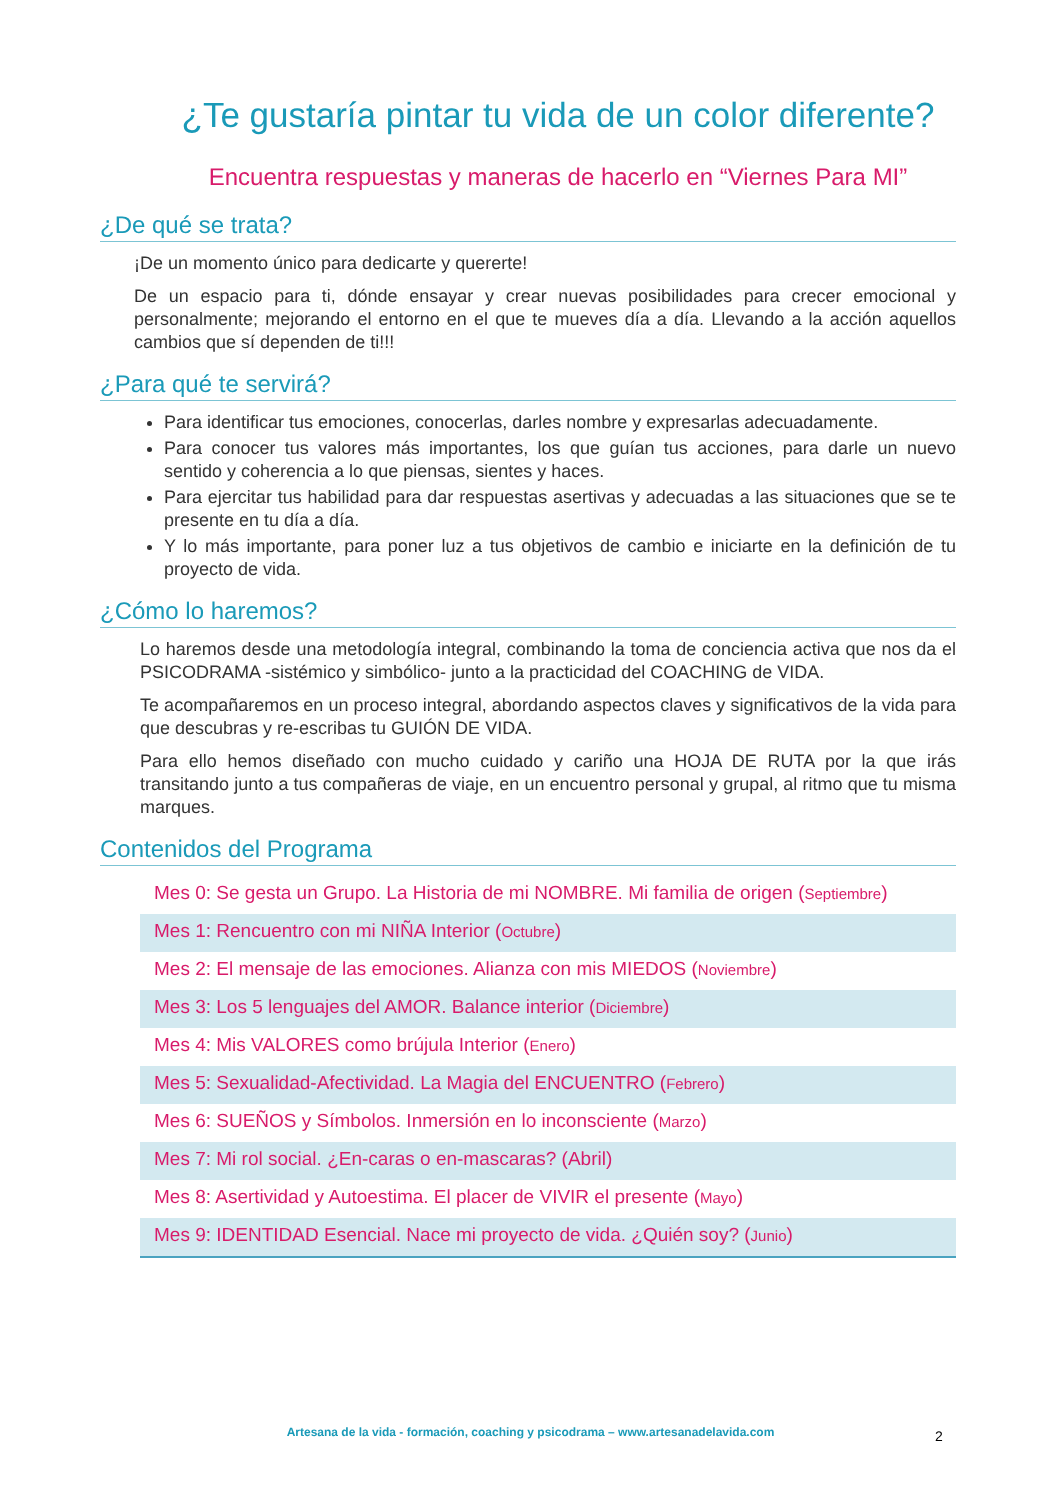¿Te gustaría pintar tu vida de un color diferente?
Encuentra respuestas y maneras de hacerlo en “Viernes Para MI”
¿De qué se trata?
¡De un momento único para dedicarte y quererte!
De un espacio para ti, dónde ensayar y crear nuevas posibilidades para crecer emocional y personalmente; mejorando el entorno en el que te mueves día a día. Llevando a la acción aquellos cambios que sí dependen de ti!!!
¿Para qué te servirá?
Para identificar tus emociones, conocerlas, darles nombre y expresarlas adecuadamente.
Para conocer tus valores más importantes, los que guían tus acciones, para darle un nuevo sentido y coherencia a lo que piensas, sientes y haces.
Para ejercitar tus habilidad para dar respuestas asertivas y adecuadas a las situaciones que se te presente en tu día a día.
Y lo más importante, para poner luz a tus objetivos de cambio e iniciarte en la definición de tu proyecto de vida.
¿Cómo lo haremos?
Lo haremos desde una metodología integral, combinando la toma de conciencia activa que nos da el PSICODRAMA -sistémico y simbólico- junto a la practicidad del COACHING de VIDA.
Te acompañaremos en un proceso integral, abordando aspectos claves y significativos de la vida para que descubras y re-escribas tu GUIÓN DE VIDA.
Para ello hemos diseñado con mucho cuidado y cariño una HOJA DE RUTA por la que irás transitando junto a tus compañeras de viaje, en un encuentro personal y grupal, al ritmo que tu misma marques.
Contenidos del Programa
| Mes 0: Se gesta un Grupo. La Historia de mi NOMBRE. Mi familia de origen ( Septiembre ) |
| Mes 1: Rencuentro con mi NIÑA Interior ( Octubre ) |
| Mes 2: El mensaje de las emociones. Alianza con mis MIEDOS ( Noviembre ) |
| Mes 3: Los 5 lenguajes del AMOR. Balance interior ( Diciembre ) |
| Mes 4: Mis VALORES como brújula Interior ( Enero ) |
| Mes 5: Sexualidad-Afectividad. La Magia del ENCUENTRO ( Febrero ) |
| Mes 6: SUEÑOS y Símbolos. Inmersión en lo inconsciente ( Marzo ) |
| Mes 7: Mi rol social. ¿En-caras o en-mascaras? (Abril) |
| Mes 8: Asertividad y Autoestima. El placer de VIVIR el presente ( Mayo ) |
| Mes 9: IDENTIDAD Esencial. Nace mi proyecto de vida. ¿Quién soy? ( Junio ) |
Artesana de la vida - formación, coaching y psicodrama – www.artesanadelavida.com 2